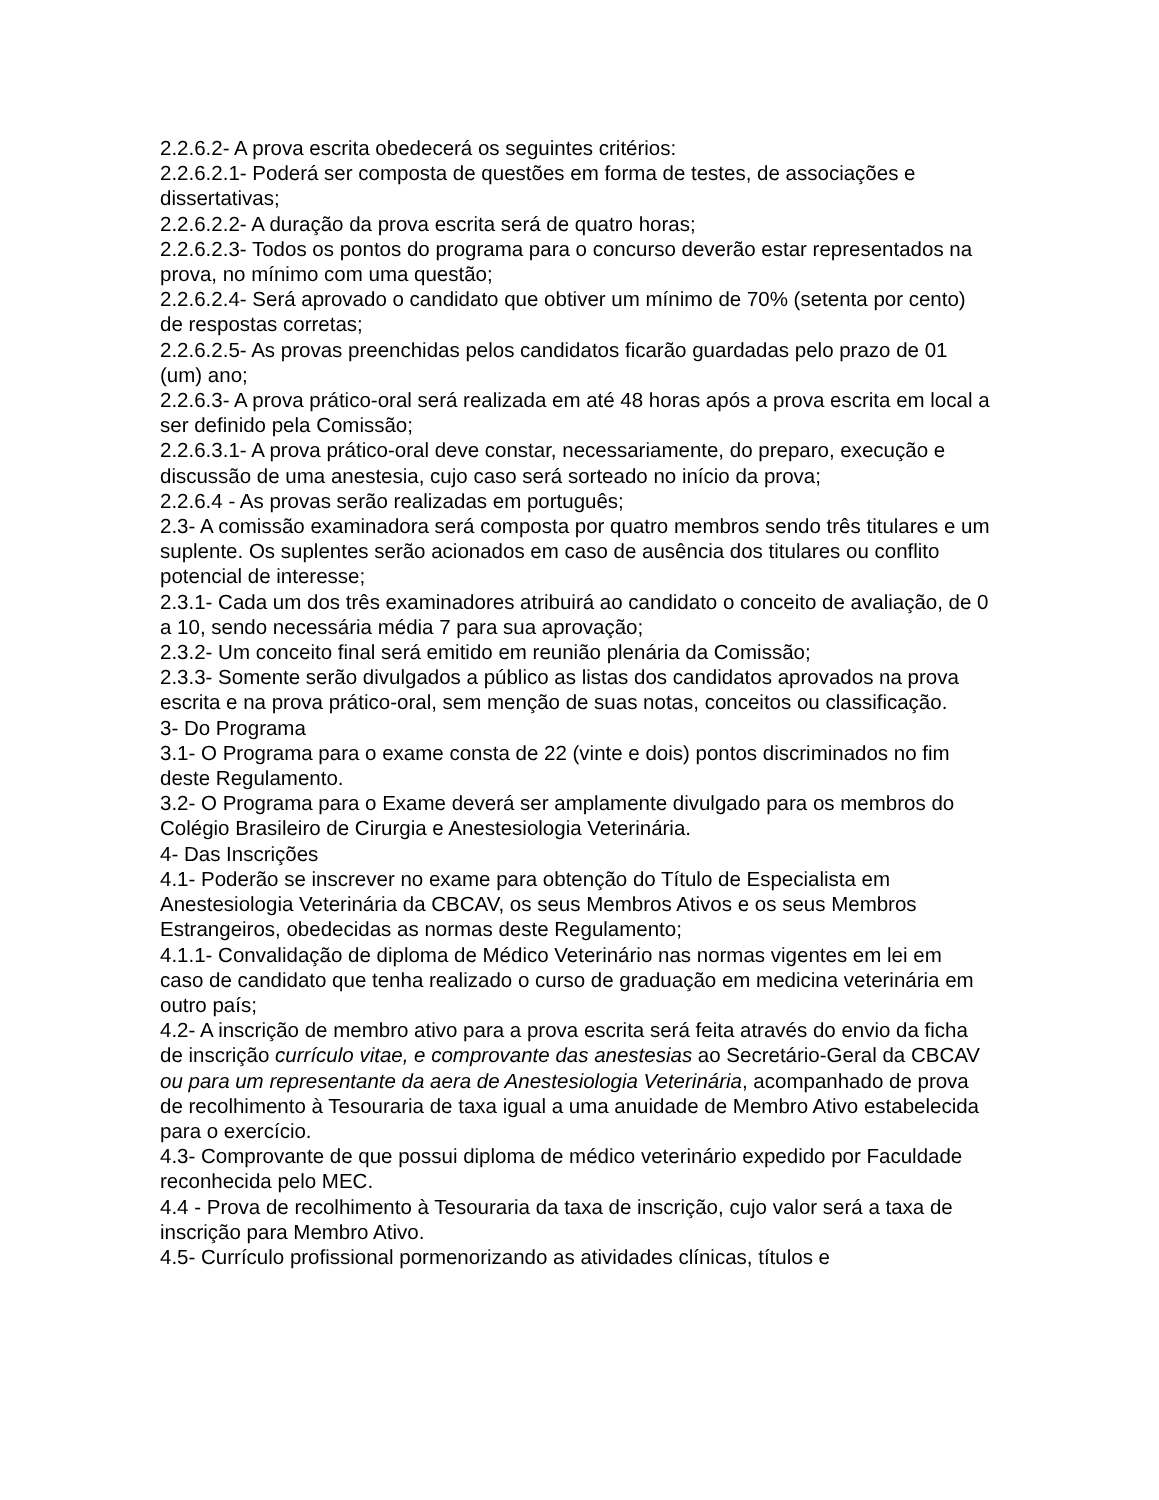2.2.6.2- A prova escrita obedecerá os seguintes critérios:
2.2.6.2.1- Poderá ser composta de questões em forma de testes, de associações e dissertativas;
2.2.6.2.2- A duração da prova escrita será de quatro horas;
2.2.6.2.3- Todos os pontos do programa para o concurso deverão estar representados na prova, no mínimo com uma questão;
2.2.6.2.4- Será aprovado o candidato que obtiver um mínimo de 70% (setenta por cento) de respostas corretas;
2.2.6.2.5- As provas preenchidas pelos candidatos ficarão guardadas pelo prazo de 01 (um) ano;
2.2.6.3- A prova prático-oral será realizada em até 48 horas após a prova escrita em local a ser definido pela Comissão;
2.2.6.3.1- A prova prático-oral deve constar, necessariamente, do preparo, execução e discussão de uma anestesia, cujo caso será sorteado no início da prova;
2.2.6.4 - As provas serão realizadas em português;
2.3- A comissão examinadora será composta por quatro membros sendo três titulares e um suplente. Os suplentes serão acionados em caso de ausência dos titulares ou conflito potencial de interesse;
2.3.1- Cada um dos três examinadores atribuirá ao candidato o conceito de avaliação, de 0 a 10, sendo necessária média 7 para sua aprovação;
2.3.2- Um conceito final será emitido em reunião plenária da Comissão;
2.3.3- Somente serão divulgados a público as listas dos candidatos aprovados na prova escrita e na prova prático-oral, sem menção de suas notas, conceitos ou classificação.
3- Do Programa
3.1- O Programa para o exame consta de 22 (vinte e dois) pontos discriminados no fim deste Regulamento.
3.2- O Programa para o Exame deverá ser amplamente divulgado para os membros do Colégio Brasileiro de Cirurgia e Anestesiologia Veterinária.
4- Das Inscrições
4.1- Poderão se inscrever no exame para obtenção do Título de Especialista em Anestesiologia Veterinária da CBCAV, os seus Membros Ativos e os seus Membros Estrangeiros, obedecidas as normas deste Regulamento;
4.1.1- Convalidação de diploma de Médico Veterinário nas normas vigentes em lei em caso de candidato que tenha realizado o curso de graduação em medicina veterinária em outro país;
4.2- A inscrição de membro ativo para a prova escrita será feita através do envio da ficha de inscrição currículo vitae, e comprovante das anestesias ao Secretário-Geral da CBCAV ou para um representante da aera de Anestesiologia Veterinária, acompanhado de prova de recolhimento à Tesouraria de taxa igual a uma anuidade de Membro Ativo estabelecida para o exercício.
4.3- Comprovante de que possui diploma de médico veterinário expedido por Faculdade reconhecida pelo MEC.
4.4 - Prova de recolhimento à Tesouraria da taxa de inscrição, cujo valor será a taxa de inscrição para Membro Ativo.
4.5- Currículo profissional pormenorizando as atividades clínicas, títulos e